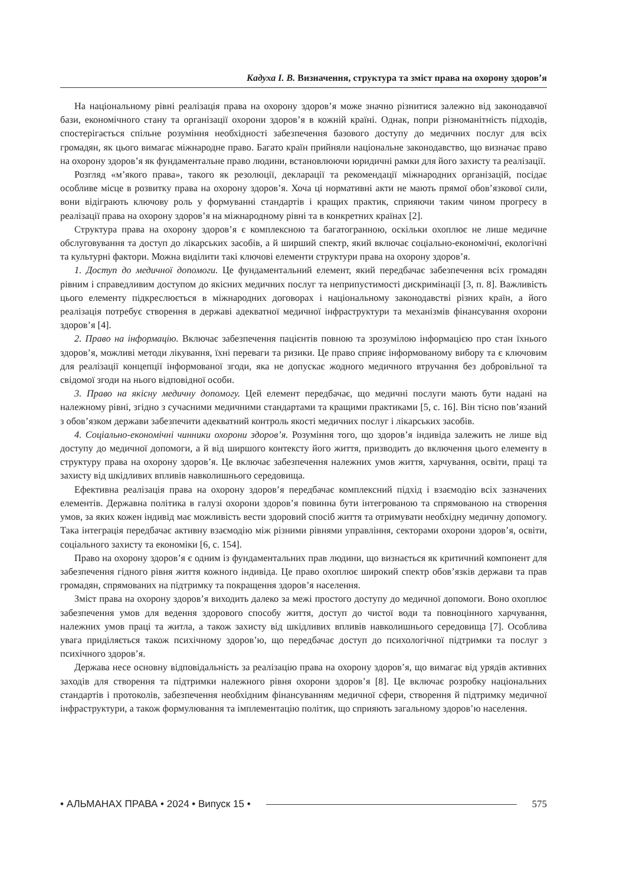Кадуха І. В. Визначення, структура та зміст права на охорону здоров’я
На національному рівні реалізація права на охорону здоров’я може значно різнитися залежно від законодавчої бази, економічного стану та організації охорони здоров’я в кожній країні. Однак, попри різноманітність підходів, спостерігається спільне розуміння необхідності забезпечення базового доступу до медичних послуг для всіх громадян, як цього вимагає міжнародне право. Багато країн прийняли національне законодавство, що визначає право на охорону здоров’я як фундаментальне право людини, встановлюючи юридичні рамки для його захисту та реалізації.
Розгляд «м’якого права», такого як резолюції, декларації та рекомендації міжнародних організацій, посідає особливе місце в розвитку права на охорону здоров’я. Хоча ці нормативні акти не мають прямої обов’язкової сили, вони відіграють ключову роль у формуванні стандартів і кращих практик, сприяючи таким чином прогресу в реалізації права на охорону здоров’я на міжнародному рівні та в конкретних країнах [2].
Структура права на охорону здоров’я є комплексною та багатогранною, оскільки охоплює не лише медичне обслуговування та доступ до лікарських засобів, а й ширший спектр, який включає соціально-економічні, екологічні та культурні фактори. Можна виділити такі ключові елементи структури права на охорону здоров’я.
1. Доступ до медичної допомоги. Це фундаментальний елемент, який передбачає забезпечення всіх громадян рівним і справедливим доступом до якісних медичних послуг та неприпустимості дискримінації [3, п. 8]. Важливість цього елементу підкреслюється в міжнародних договорах і національному законодавстві різних країн, а його реалізація потребує створення в державі адекватної медичної інфраструктури та механізмів фінансування охорони здоров’я [4].
2. Право на інформацію. Включає забезпечення пацієнтів повною та зрозумілою інформацією про стан їхнього здоров’я, можливі методи лікування, їхні переваги та ризики. Це право сприяє інформованому вибору та є ключовим для реалізації концепції інформованої згоди, яка не допускає жодного медичного втручання без добровільної та свідомої згоди на нього відповідної особи.
3. Право на якісну медичну допомогу. Цей елемент передбачає, що медичні послуги мають бути надані на належному рівні, згідно з сучасними медичними стандартами та кращими практиками [5, с. 16]. Він тісно пов’язаний з обов’язком держави забезпечити адекватний контроль якості медичних послуг і лікарських засобів.
4. Соціально-економічні чинники охорони здоров’я. Розуміння того, що здоров’я індивіда залежить не лише від доступу до медичної допомоги, а й від ширшого контексту його життя, призводить до включення цього елементу в структуру права на охорону здоров’я. Це включає забезпечення належних умов життя, харчування, освіти, праці та захисту від шкідливих впливів навколишнього середовища.
Ефективна реалізація права на охорону здоров’я передбачає комплексний підхід і взаємодію всіх зазначених елементів. Державна політика в галузі охорони здоров’я повинна бути інтегрованою та спрямованою на створення умов, за яких кожен індивід має можливість вести здоровий спосіб життя та отримувати необхідну медичну допомогу. Така інтеграція передбачає активну взаємодію між різними рівнями управління, секторами охорони здоров’я, освіти, соціального захисту та економіки [6, с. 154].
Право на охорону здоров’я є одним із фундаментальних прав людини, що визнається як критичний компонент для забезпечення гідного рівня життя кожного індивіда. Це право охоплює широкий спектр обов’язків держави та прав громадян, спрямованих на підтримку та покращення здоров’я населення.
Зміст права на охорону здоров’я виходить далеко за межі простого доступу до медичної допомоги. Воно охоплює забезпечення умов для ведення здорового способу життя, доступ до чистої води та повноцінного харчування, належних умов праці та житла, а також захисту від шкідливих впливів навколишнього середовища [7]. Особлива увага приділяється також психічному здоров’ю, що передбачає доступ до психологічної підтримки та послуг з психічного здоров’я.
Держава несе основну відповідальність за реалізацію права на охорону здоров’я, що вимагає від урядів активних заходів для створення та підтримки належного рівня охорони здоров’я [8]. Це включає розробку національних стандартів і протоколів, забезпечення необхідним фінансуванням медичної сфери, створення й підтримку медичної інфраструктури, а також формулювання та імплементацію політик, що сприяють загальному здоров’ю населення.
• АЛЬМАНАХ ПРАВА • 2024 • Випуск 15 • 575